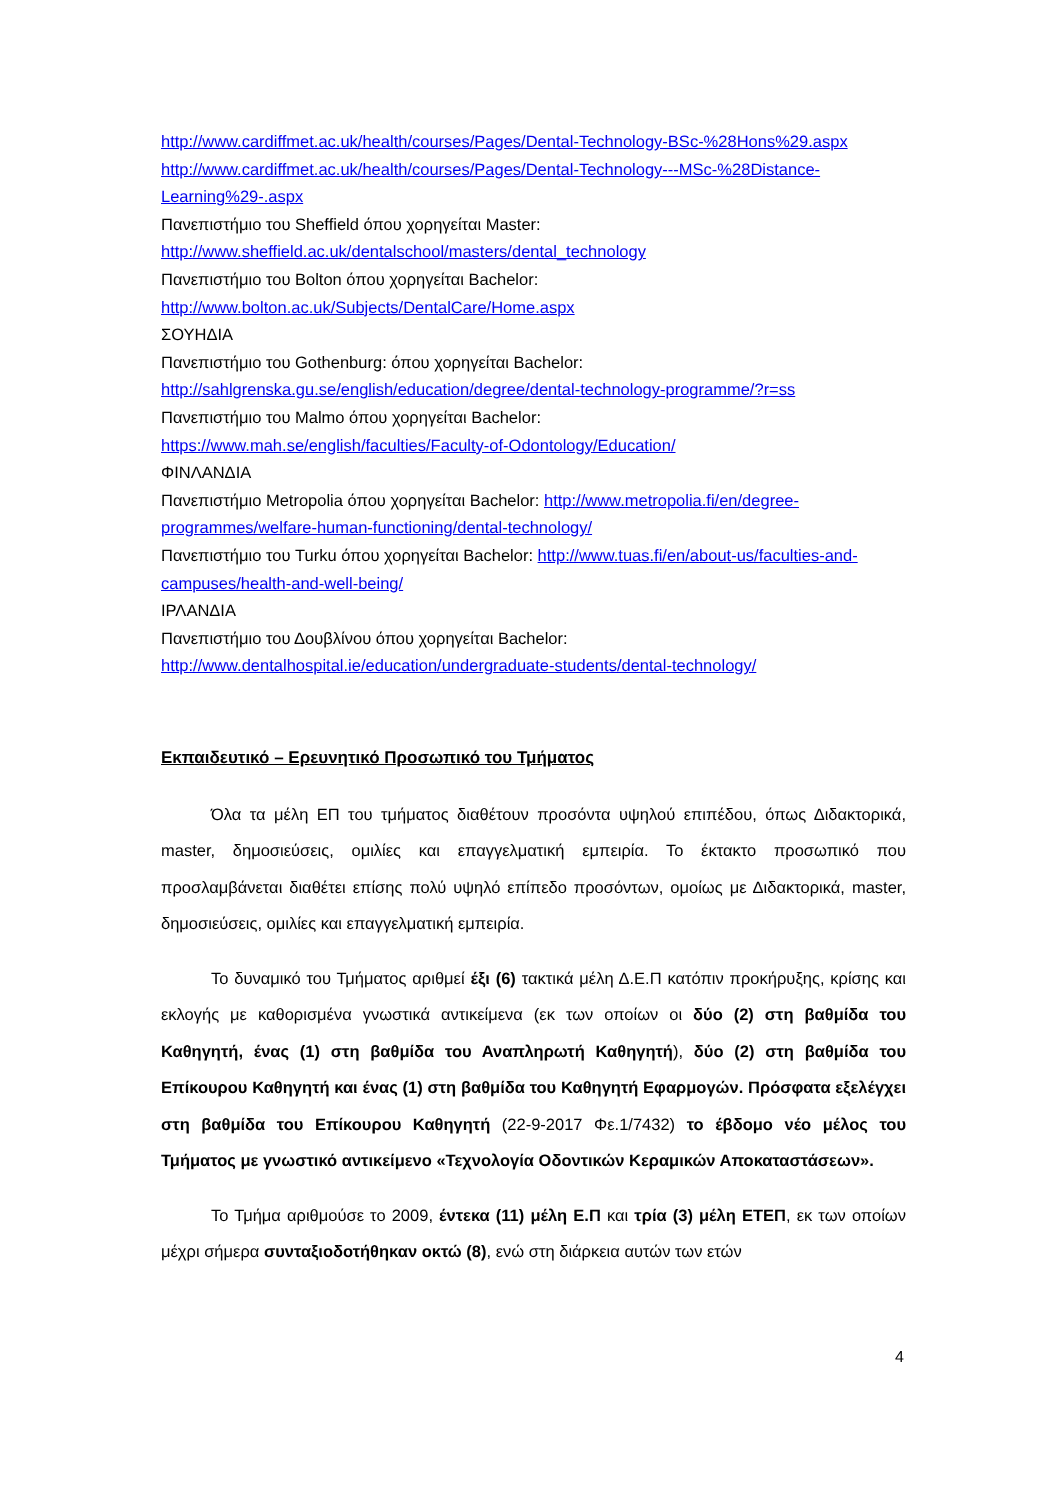http://www.cardiffmet.ac.uk/health/courses/Pages/Dental-Technology-BSc-%28Hons%29.aspx
http://www.cardiffmet.ac.uk/health/courses/Pages/Dental-Technology---MSc-%28Distance-Learning%29-.aspx
Πανεπιστήμιο του Sheffield όπου χορηγείται Master:
http://www.sheffield.ac.uk/dentalschool/masters/dental_technology
Πανεπιστήμιο του Bolton όπου χορηγείται Bachelor:
http://www.bolton.ac.uk/Subjects/DentalCare/Home.aspx
ΣΟΥΗΔΙΑ
Πανεπιστήμιο του Gothenburg: όπου χορηγείται Bachelor:
http://sahlgrenska.gu.se/english/education/degree/dental-technology-programme/?r=ss
Πανεπιστήμιο του Malmo όπου χορηγείται Bachelor:
https://www.mah.se/english/faculties/Faculty-of-Odontology/Education/
ΦΙΝΛΑΝΔΙΑ
Πανεπιστήμιο Metropolia όπου χορηγείται Bachelor: http://www.metropolia.fi/en/degree-programmes/welfare-human-functioning/dental-technology/
Πανεπιστήμιο του Turku όπου χορηγείται Bachelor: http://www.tuas.fi/en/about-us/faculties-and-campuses/health-and-well-being/
ΙΡΛΑΝΔΙΑ
Πανεπιστήμιο του Δουβλίνου όπου χορηγείται Bachelor:
http://www.dentalhospital.ie/education/undergraduate-students/dental-technology/
Εκπαιδευτικό – Ερευνητικό Προσωπικό του Τμήματος
Όλα τα μέλη ΕΠ του τμήματος διαθέτουν προσόντα υψηλού επιπέδου, όπως Διδακτορικά, master, δημοσιεύσεις, ομιλίες και επαγγελματική εμπειρία. Το έκτακτο προσωπικό που προσλαμβάνεται διαθέτει επίσης πολύ υψηλό επίπεδο προσόντων, ομοίως με Διδακτορικά, master, δημοσιεύσεις, ομιλίες και επαγγελματική εμπειρία.
Το δυναμικό του Τμήματος αριθμεί έξι (6) τακτικά μέλη Δ.Ε.Π κατόπιν προκήρυξης, κρίσης και εκλογής με καθορισμένα γνωστικά αντικείμενα (εκ των οποίων οι δύο (2) στη βαθμίδα του Καθηγητή, ένας (1) στη βαθμίδα του Αναπληρωτή Καθηγητή), δύο (2) στη βαθμίδα του Επίκουρου Καθηγητή και ένας (1) στη βαθμίδα του Καθηγητή Εφαρμογών. Πρόσφατα εξελέγχει στη βαθμίδα του Επίκουρου Καθηγητή (22-9-2017 Φε.1/7432) το έβδομο νέο μέλος του Τμήματος με γνωστικό αντικείμενο «Τεχνολογία Οδοντικών Κεραμικών Αποκαταστάσεων».
Το Τμήμα αριθμούσε το 2009, έντεκα (11) μέλη Ε.Π και τρία (3) μέλη ΕΤΕΠ, εκ των οποίων μέχρι σήμερα συνταξιοδοτήθηκαν οκτώ (8), ενώ στη διάρκεια αυτών των ετών
4